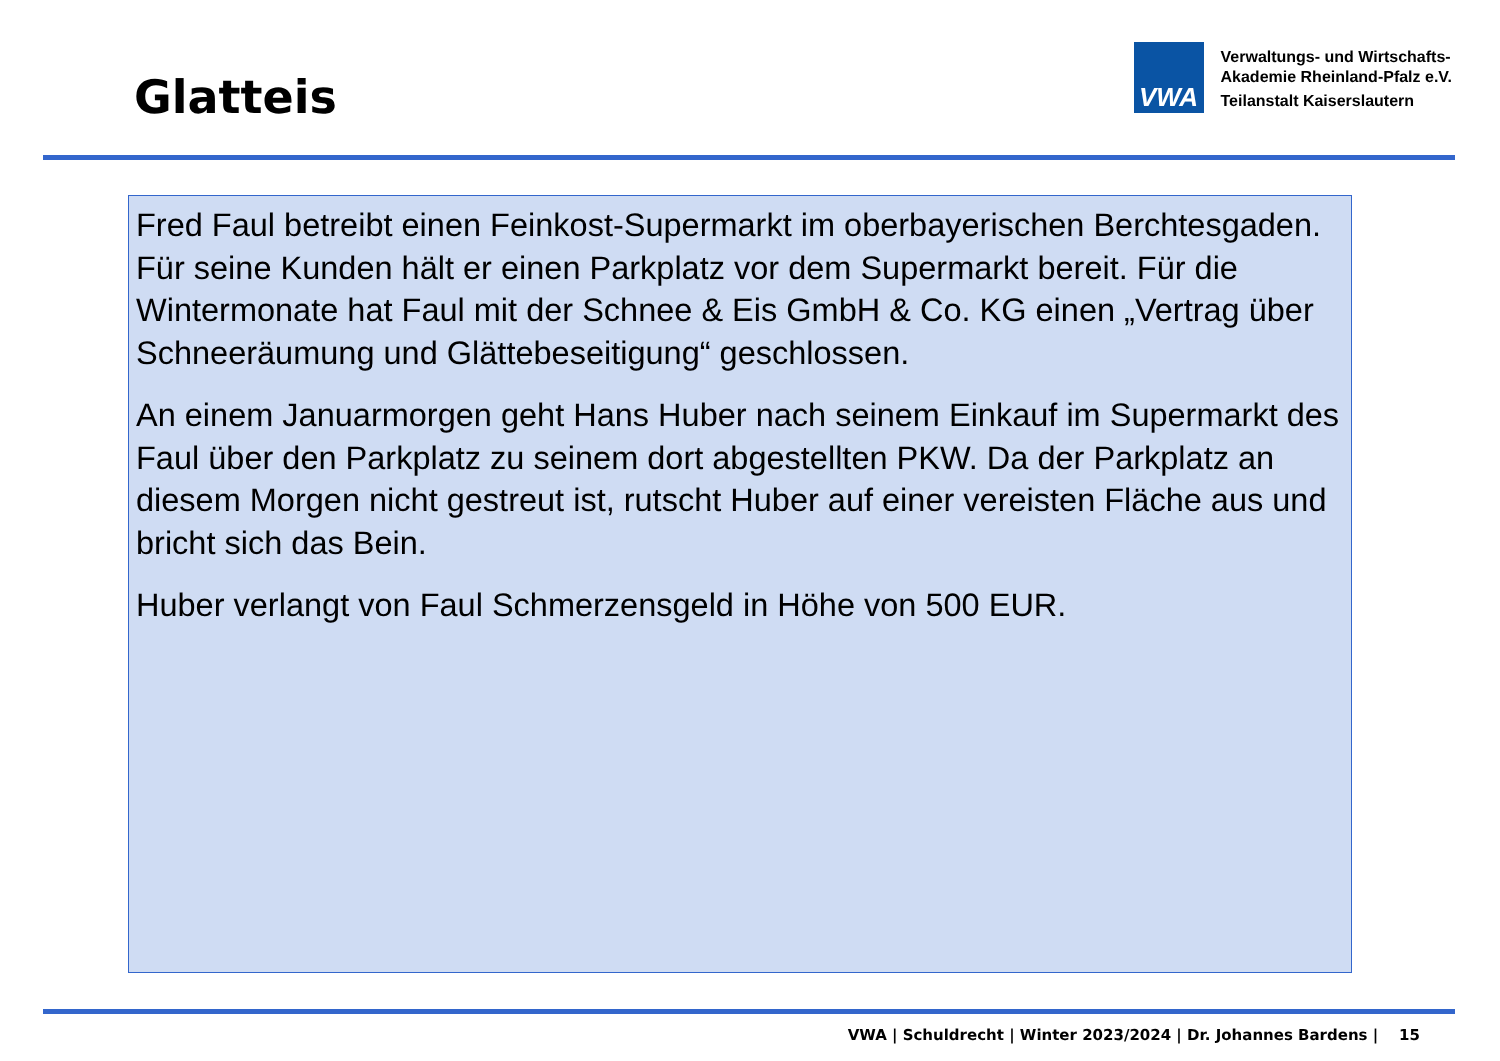Glatteis
VWA
Verwaltungs- und Wirtschafts-
Akademie Rheinland-Pfalz e.V.
Teilanstalt Kaiserslautern
Fred Faul betreibt einen Feinkost-Supermarkt im oberbayerischen Berchtesgaden. Für seine Kunden hält er einen Parkplatz vor dem Supermarkt bereit. Für die Wintermonate hat Faul mit der Schnee & Eis GmbH & Co. KG einen „Vertrag über Schneeräumung und Glättebeseitigung“ geschlossen.
An einem Januarmorgen geht Hans Huber nach seinem Einkauf im Supermarkt des Faul über den Parkplatz zu seinem dort abgestellten PKW. Da der Parkplatz an diesem Morgen nicht gestreut ist, rutscht Huber auf einer vereisten Fläche aus und bricht sich das Bein.
Huber verlangt von Faul Schmerzensgeld in Höhe von 500 EUR.
VWA | Schuldrecht | Winter 2023/2024 | Dr. Johannes Bardens | 15